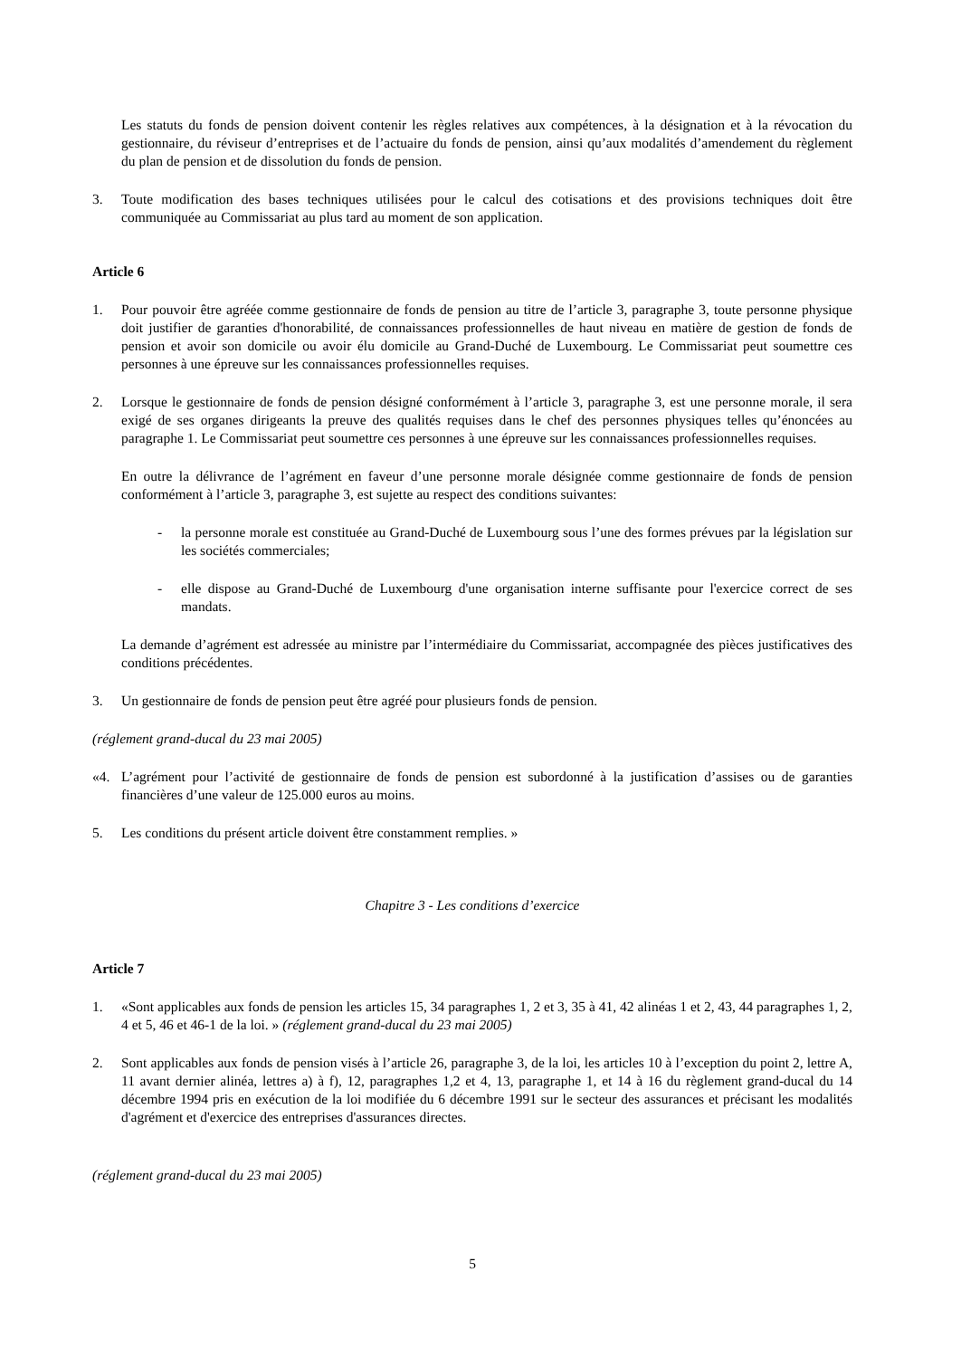Les statuts du fonds de pension doivent contenir les règles relatives aux compétences, à la désignation et à la révocation du gestionnaire, du réviseur d’entreprises et de l’actuaire du fonds de pension, ainsi qu’aux modalités d’amendement du règlement du plan de pension et de dissolution du fonds de pension.
3. Toute modification des bases techniques utilisées pour le calcul des cotisations et des provisions techniques doit être communiquée au Commissariat au plus tard au moment de son application.
Article 6
1. Pour pouvoir être agréée comme gestionnaire de fonds de pension au titre de l’article 3, paragraphe 3, toute personne physique doit justifier de garanties d'honorabilité, de connaissances professionnelles de haut niveau en matière de gestion de fonds de pension et avoir son domicile ou avoir élu domicile au Grand-Duché de Luxembourg. Le Commissariat peut soumettre ces personnes à une épreuve sur les connaissances professionnelles requises.
2. Lorsque le gestionnaire de fonds de pension désigné conformément à l’article 3, paragraphe 3, est une personne morale, il sera exigé de ses organes dirigeants la preuve des qualités requises dans le chef des personnes physiques telles qu’énoncées au paragraphe 1. Le Commissariat peut soumettre ces personnes à une épreuve sur les connaissances professionnelles requises.
En outre la délivrance de l’agrément en faveur d’une personne morale désignée comme gestionnaire de fonds de pension conformément à l’article 3, paragraphe 3, est sujette au respect des conditions suivantes:
- la personne morale est constituée au Grand-Duché de Luxembourg sous l’une des formes prévues par la législation sur les sociétés commerciales;
- elle dispose au Grand-Duché de Luxembourg d'une organisation interne suffisante pour l'exercice correct de ses mandats.
La demande d’agrément est adressée au ministre par l’intermédiaire du Commissariat, accompagnée des pièces justificatives des conditions précédentes.
3. Un gestionnaire de fonds de pension peut être agréé pour plusieurs fonds de pension.
(réglement grand-ducal du 23 mai 2005)
«4. L’agrément pour l’activité de gestionnaire de fonds de pension est subordonné à la justification d’assises ou de garanties financières d’une valeur de 125.000 euros au moins.
5. Les conditions du présent article doivent être constamment remplies. »
Chapitre 3 - Les conditions d’exercice
Article 7
1. «Sont applicables aux fonds de pension les articles 15, 34 paragraphes 1, 2 et 3, 35 à 41, 42 alinéas 1 et 2, 43, 44 paragraphes 1, 2, 4 et 5, 46 et 46-1 de la loi. » (réglement grand-ducal du 23 mai 2005)
2. Sont applicables aux fonds de pension visés à l’article 26, paragraphe 3, de la loi, les articles 10 à l’exception du point 2, lettre A, 11 avant dernier alinéa, lettres a) à f), 12, paragraphes 1,2 et 4, 13, paragraphe 1, et 14 à 16 du règlement grand-ducal du 14 décembre 1994 pris en exécution de la loi modifiée du 6 décembre 1991 sur le secteur des assurances et précisant les modalités d'agrément et d'exercice des entreprises d'assurances directes.
(réglement grand-ducal du 23 mai 2005)
5